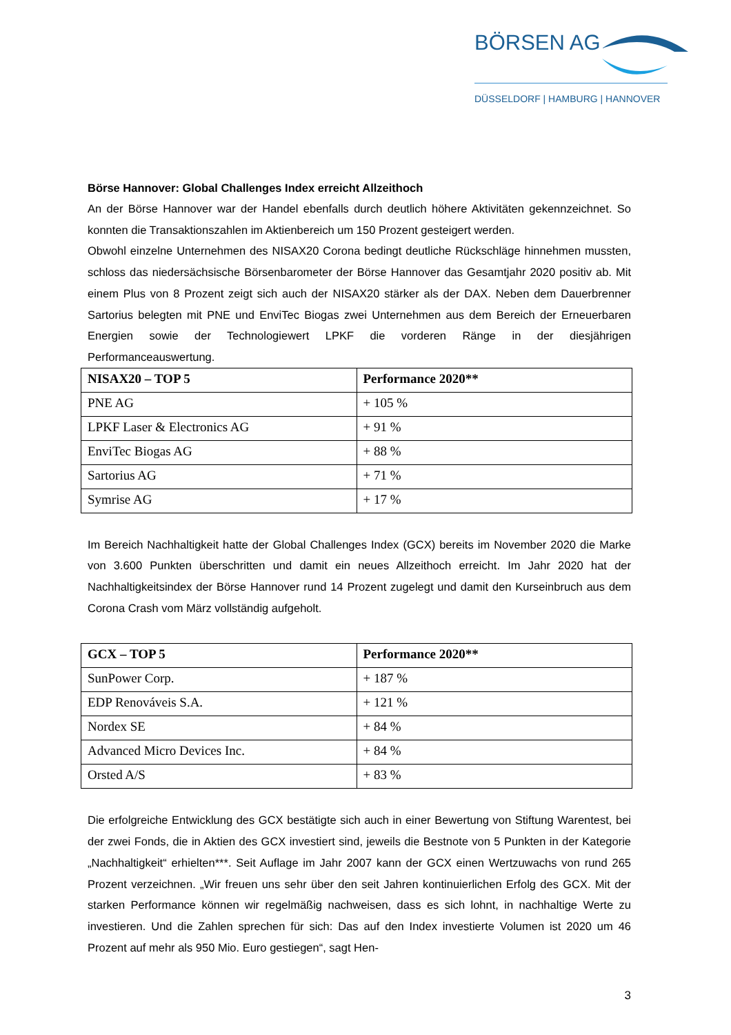BÖRSEN AG
DÜSSELDORF | HAMBURG | HANNOVER
Börse Hannover: Global Challenges Index erreicht Allzeithoch
An der Börse Hannover war der Handel ebenfalls durch deutlich höhere Aktivitäten gekennzeichnet. So konnten die Transaktionszahlen im Aktienbereich um 150 Prozent gesteigert werden.
Obwohl einzelne Unternehmen des NISAX20 Corona bedingt deutliche Rückschläge hinnehmen mussten, schloss das niedersächsische Börsenbarometer der Börse Hannover das Gesamtjahr 2020 positiv ab. Mit einem Plus von 8 Prozent zeigt sich auch der NISAX20 stärker als der DAX. Neben dem Dauerbrenner Sartorius belegten mit PNE und EnviTec Biogas zwei Unternehmen aus dem Bereich der Erneuerbaren Energien sowie der Technologiewert LPKF die vorderen Ränge in der diesjährigen Performanceauswertung.
| NISAX20 – TOP 5 | Performance 2020** |
| --- | --- |
| PNE AG | + 105 % |
| LPKF Laser & Electronics AG | + 91 % |
| EnviTec Biogas AG | + 88 % |
| Sartorius AG | + 71 % |
| Symrise AG | + 17 % |
Im Bereich Nachhaltigkeit hatte der Global Challenges Index (GCX) bereits im November 2020 die Marke von 3.600 Punkten überschritten und damit ein neues Allzeithoch erreicht. Im Jahr 2020 hat der Nachhaltigkeitsindex der Börse Hannover rund 14 Prozent zugelegt und damit den Kurseinbruch aus dem Corona Crash vom März vollständig aufgeholt.
| GCX – TOP 5 | Performance 2020** |
| --- | --- |
| SunPower Corp. | + 187 % |
| EDP Renováveis S.A. | + 121 % |
| Nordex SE | + 84 % |
| Advanced Micro Devices Inc. | + 84 % |
| Orsted A/S | + 83 % |
Die erfolgreiche Entwicklung des GCX bestätigte sich auch in einer Bewertung von Stiftung Warentest, bei der zwei Fonds, die in Aktien des GCX investiert sind, jeweils die Bestnote von 5 Punkten in der Kategorie „Nachhaltigkeit“ erhielten***. Seit Auflage im Jahr 2007 kann der GCX einen Wertzuwachs von rund 265 Prozent verzeichnen. „Wir freuen uns sehr über den seit Jahren kontinuierlichen Erfolg des GCX. Mit der starken Performance können wir regelmäßig nachweisen, dass es sich lohnt, in nachhaltige Werte zu investieren. Und die Zahlen sprechen für sich: Das auf den Index investierte Volumen ist 2020 um 46 Prozent auf mehr als 950 Mio. Euro gestiegen“, sagt Hen-
3